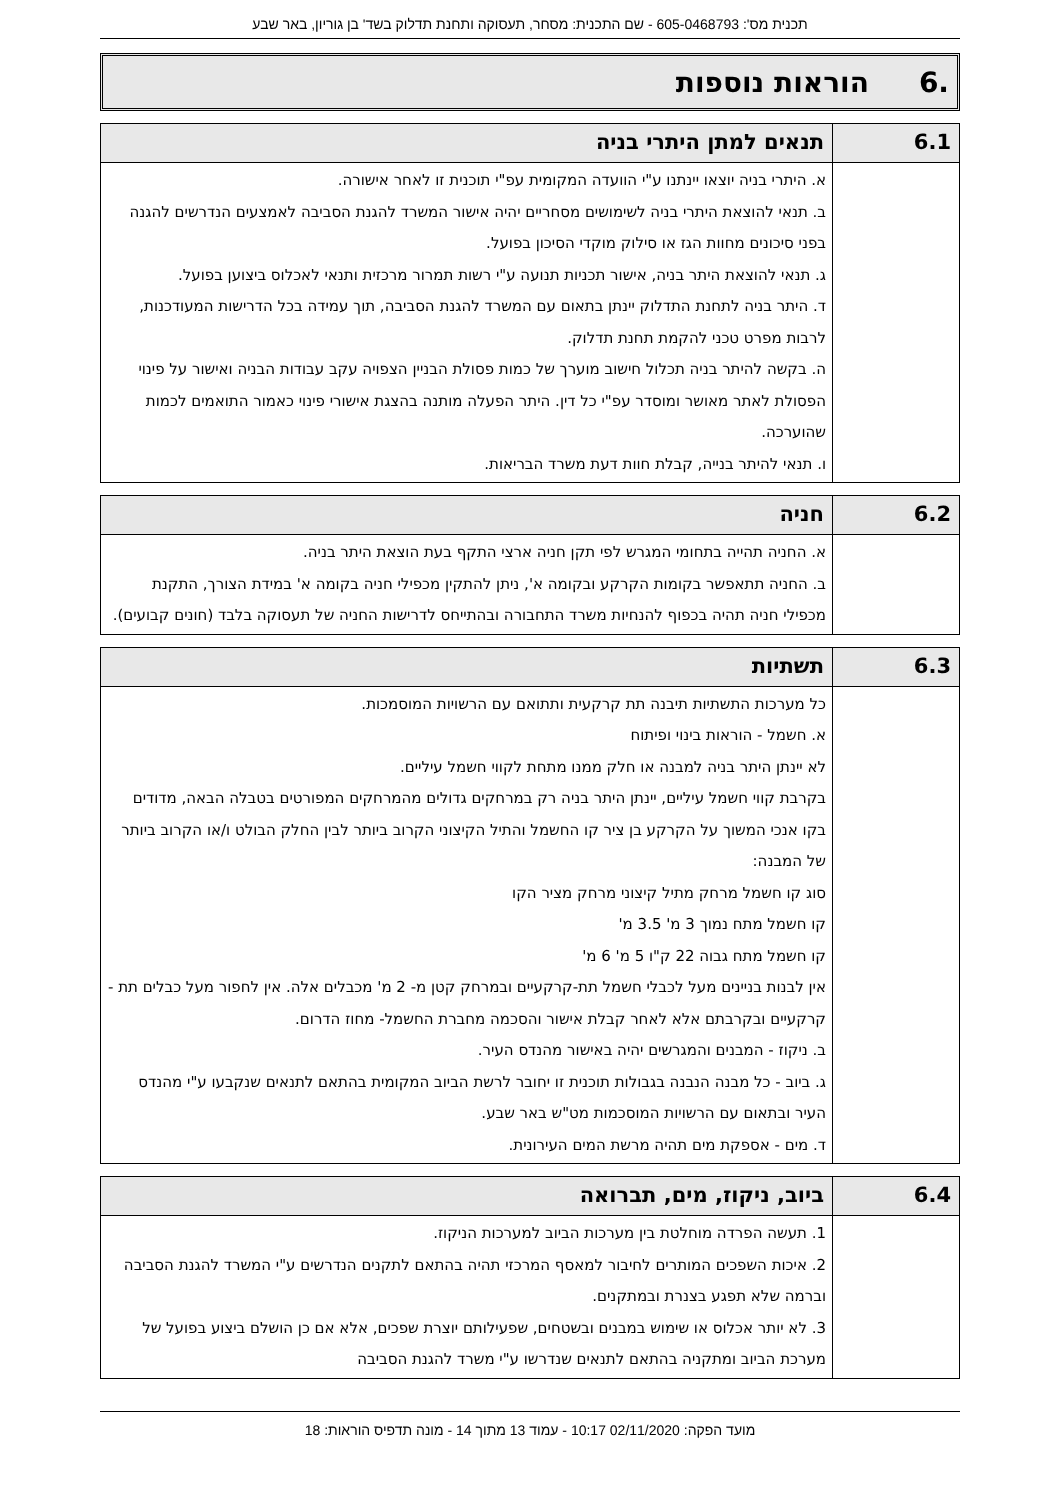תכנית מס': 605-0468793 - שם התכנית: מסחר, תעסוקה ותחנת תדלוק בשד' בן גוריון, באר שבע
.6 הוראות נוספות
| 6.1 | תנאים למתן היתרי בניה |
| --- | --- |
| | א. היתרי בניה יוצאו יינתנו ע"י הוועדה המקומית עפ"י תוכנית זו לאחר אישורה. ב. תנאי להוצאת היתרי בניה לשימושים מסחריים יהיה אישור המשרד להגנת הסביבה לאמצעים הנדרשים להגנה בפני סיכונים מחוות הגז או סילוק מוקדי הסיכון בפועל. ג. תנאי להוצאת היתר בניה, אישור תכניות תנועה ע"י רשות תמרור מרכזית ותנאי לאכלוס ביצוען בפועל. ד. היתר בניה לתחנת התדלוק יינתן בתאום עם המשרד להגנת הסביבה, תוך עמידה בכל הדרישות המעודכנות, לרבות מפרט טכני להקמת תחנת תדלוק. ה. בקשה להיתר בניה תכלול חישוב מוערך של כמות פסולת הבניין הצפויה עקב עבודות הבניה ואישור על פינוי הפסולת לאתר מאושר ומוסדר עפ"י כל דין. היתר הפעלה מותנה בהצגת אישורי פינוי כאמור התואמים לכמות שהוערכה. ו. תנאי להיתר בנייה, קבלת חוות דעת משרד הבריאות. |
| 6.2 | חניה |
| --- | --- |
| | א. החניה תהייה בתחומי המגרש לפי תקן חניה ארצי התקף בעת הוצאת היתר בניה. ב. החניה תתאפשר בקומות הקרקע ובקומה א', ניתן להתקין מכפילי חניה בקומה א' במידת הצורך, התקנת מכפילי חניה תהיה בכפוף להנחיות משרד התחבורה ובהתייחס לדרישות החניה של תעסוקה בלבד (חונים קבועים). |
| 6.3 | תשתיות |
| --- | --- |
| | כל מערכות התשתיות תיבנה תת קרקעית ותתואם עם הרשויות המוסמכות. א. חשמל - הוראות בינוי ופיתוח לא יינתן היתר בניה למבנה או חלק ממנו מתחת לקווי חשמל עיליים. בקרבת קווי חשמל עיליים, יינתן היתר בניה רק במרחקים גדולים מהמרחקים המפורטים בטבלה הבאה, מדודים בקו אנכי המשוך על הקרקע בן ציר קו החשמל והתיל הקיצוני הקרוב ביותר לבין החלק הבולט ו/או הקרוב ביותר של המבנה: סוג קו חשמל מרחק מתיל קיצוני מרחק מציר הקו קו חשמל מתח נמוך 3 מ' 3.5 מ' קו חשמל מתח גבוה 22 ק"ו 5 מ' 6 מ' אין לבנות בניינים מעל לכבלי חשמל תת-קרקעיים ובמרחק קטן מ- 2 מ' מכבלים אלה. אין לחפור מעל כבלים תת -קרקעיים ובקרבתם אלא לאחר קבלת אישור והסכמה מחברת החשמל- מחוז הדרום. ב. ניקוז - המבנים והמגרשים יהיה באישור מהנדס העיר. ג. ביוב - כל מבנה הנבנה בגבולות תוכנית זו יחובר לרשת הביוב המקומית בהתאם לתנאים שנקבעו ע"י מהנדס העיר ובתאום עם הרשויות המוסכמות מט"ש באר שבע. ד. מים - אספקת מים תהיה מרשת המים העירונית. |
| 6.4 | ביוב, ניקוז, מים, תברואה |
| --- | --- |
| | 1. תעשה הפרדה מוחלטת בין מערכות הביוב למערכות הניקוז. 2. איכות השפכים המותרים לחיבור למאסף המרכזי תהיה בהתאם לתקנים הנדרשים ע"י המשרד להגנת הסביבה וברמה שלא תפגע בצנרת ובמתקנים. 3. לא יותר אכלוס או שימוש במבנים ובשטחים, שפעילותם יוצרת שפכים, אלא אם כן הושלם ביצוע בפועל של מערכת הביוב ומתקניה בהתאם לתנאים שנדרשו ע"י משרד להגנת הסביבה |
מועד הפקה: 02/11/2020 10:17 - עמוד 13 מתוך 14 - מונה תדפיס הוראות: 18